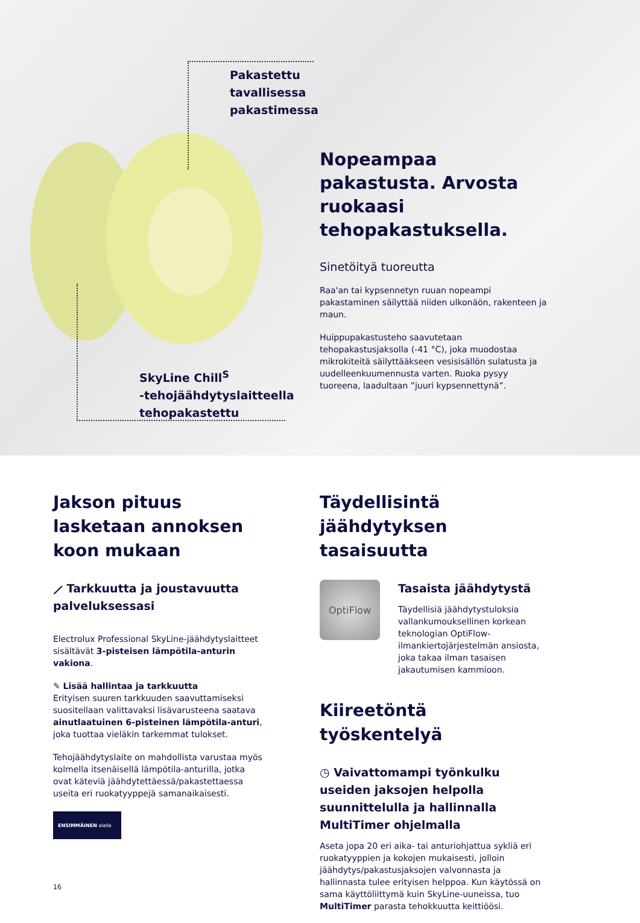Pakastettu
tavallisessa
pakastimessa
SkyLine Chill<sup>S</sup>
-tehojäähdytyslaitteella
tehopakastettu
Nopeampaa pakastusta. Arvosta ruokaasi tehopakastuksella.
Sinetöityä tuoreutta
Raa'an tai kypsennetyn ruuan nopeampi pakastaminen säilyttää niiden ulkonäön, rakenteen ja maun.
Huippupakastusteho saavutetaan tehopakastusjaksolla (-41 °C), joka muodostaa mikrokiteitä säilyttääkseen vesisisällön sulatusta ja uudelleenkuumennusta varten. Ruoka pysyy tuoreena, laadultaan ”juuri kypsennettynä”.
Jakson pituus lasketaan annoksen koon mukaan
⟋ Tarkkuutta ja joustavuutta palveluksessasi
Electrolux Professional SkyLine-jäähdytyslaitteet sisältävät 3-pisteisen lämpötila-anturin vakiona.
✎ Lisää hallintaa ja tarkkuutta
Erityisen suuren tarkkuuden saavuttamiseksi suositellaan valittavaksi lisävarusteena saatava ainutlaatuinen 6-pisteinen lämpötila-anturi, joka tuottaa vieläkin tarkemmat tulokset.
Tehojäähdytyslaite on mahdollista varustaa myös kolmella itsenäisellä lämpötila-anturilla, jotka ovat käteviä jäähdytettäessä/pakastettaessa useita eri ruokatyyppejä samanaikaisesti.
ENSIMMÄINEN alalla
16
Täydellisintä jäähdytyksen tasaisuutta
OptiFlow
Tasaista jäähdytystä
Täydellisiä jäähdytystuloksia vallankumouksellinen korkean teknologian OptiFlow-ilmankiertojärjestelmän ansiosta, joka takaa ilman tasaisen jakautumisen kammioon.
Kiireetöntä työskentelyä
◷ Vaivattomampi työnkulku useiden jaksojen helpolla suunnittelulla ja hallinnalla MultiTimer ohjelmalla
Aseta jopa 20 eri aika- tai anturiohjattua sykliä eri ruokatyyppien ja kokojen mukaisesti, jolloin jäähdytys/pakastusjaksojen valvonnasta ja hallinnasta tulee erityisen helppoa. Kun käytössä on sama käyttöliittymä kuin SkyLine-uuneissa, tuo MultiTimer parasta tehokkuutta keittiöösi.